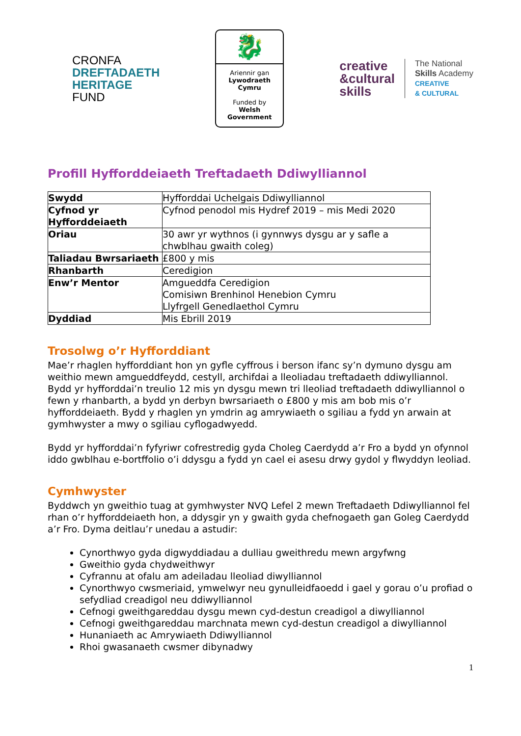CRONFA
DREFTADAETH
HERITAGE
FUND
🐉
Ariennir gan
Lywodraeth Cymru
Funded by
Welsh Government
creative
&cultural
skills
The National
Skills Academy
CREATIVE
& CULTURAL
Profill Hyfforddeiaeth Treftadaeth Ddiwylliannol
| Swydd | Hyfforddai Uchelgais Ddiwylliannol |
| Cyfnod yr Hyfforddeiaeth | Cyfnod penodol mis Hydref 2019 – mis Medi 2020 |
| Oriau | 30 awr yr wythnos (i gynnwys dysgu ar y safle a chwblhau gwaith coleg) |
| Taliadau Bwrsariaeth | £800 y mis |
| Rhanbarth | Ceredigion |
| Enw’r Mentor | Amgueddfa Ceredigion Comisiwn Brenhinol Henebion Cymru Llyfrgell Genedlaethol Cymru |
| Dyddiad | Mis Ebrill 2019 |
Trosolwg o’r Hyfforddiant
Mae’r rhaglen hyfforddiant hon yn gyfle cyffrous i berson ifanc sy’n dymuno dysgu am weithio mewn amgueddfeydd, cestyll, archifdai a lleoliadau treftadaeth ddiwylliannol. Bydd yr hyfforddai’n treulio 12 mis yn dysgu mewn tri lleoliad treftadaeth ddiwylliannol o fewn y rhanbarth, a bydd yn derbyn bwrsariaeth o £800 y mis am bob mis o’r hyfforddeiaeth. Bydd y rhaglen yn ymdrin ag amrywiaeth o sgiliau a fydd yn arwain at gymhwyster a mwy o sgiliau cyflogadwyedd.
Bydd yr hyfforddai’n fyfyriwr cofrestredig gyda Choleg Caerdydd a’r Fro a bydd yn ofynnol iddo gwblhau e-bortffolio o’i ddysgu a fydd yn cael ei asesu drwy gydol y flwyddyn leoliad.
Cymhwyster
Byddwch yn gweithio tuag at gymhwyster NVQ Lefel 2 mewn Treftadaeth Ddiwylliannol fel rhan o’r hyfforddeiaeth hon, a ddysgir yn y gwaith gyda chefnogaeth gan Goleg Caerdydd a’r Fro. Dyma deitlau’r unedau a astudir:
Cynorthwyo gyda digwyddiadau a dulliau gweithredu mewn argyfwng
Gweithio gyda chydweithwyr
Cyfrannu at ofalu am adeiladau lleoliad diwylliannol
Cynorthwyo cwsmeriaid, ymwelwyr neu gynulleidfaoedd i gael y gorau o’u profiad o sefydliad creadigol neu ddiwylliannol
Cefnogi gweithgareddau dysgu mewn cyd-destun creadigol a diwylliannol
Cefnogi gweithgareddau marchnata mewn cyd-destun creadigol a diwylliannol
Hunaniaeth ac Amrywiaeth Ddiwylliannol
Rhoi gwasanaeth cwsmer dibynadwy
1